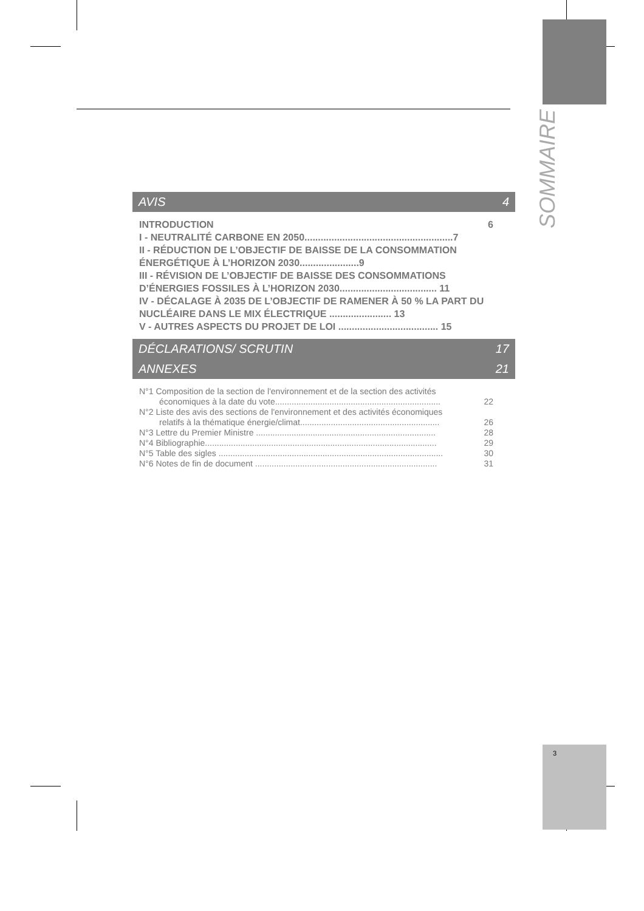SOMMAIRE
AVIS 4
INTRODUCTION 6
I - NEUTRALITÉ CARBONE EN 2050.......................................................7
II - RÉDUCTION DE L’OBJECTIF DE BAISSE DE LA CONSOMMATION ÉNERGÉTIQUE À L’HORIZON 2030......................9
III - RÉVISION DE L’OBJECTIF DE BAISSE DES CONSOMMATIONS D’ÉNERGIES FOSSILES À L’HORIZON 2030.................................... 11
IV - DÉCALAGE À 2035 DE L’OBJECTIF DE RAMENER À 50 % LA PART DU NUCLÉAIRE DANS LE MIX ÉLECTRIQUE ....................... 13
V - AUTRES ASPECTS DU PROJET DE LOI ..................................... 15
DÉCLARATIONS/ SCRUTIN 17
ANNEXES 21
N°1 Composition de la section de l'environnement et de la section des activités
économiques à la date du vote...................................................................... 22
N°2 Liste des avis des sections de l'environnement et des activités économiques
relatifs à la thématique énergie/climat........................................................... 26
N°3 Lettre du Premier Ministre ............................................................................ 28
N°4 Bibliographie.................................................................................................. 29
N°5 Table des sigles ............................................................................................... 30
N°6 Notes de fin de document ............................................................................. 31
3